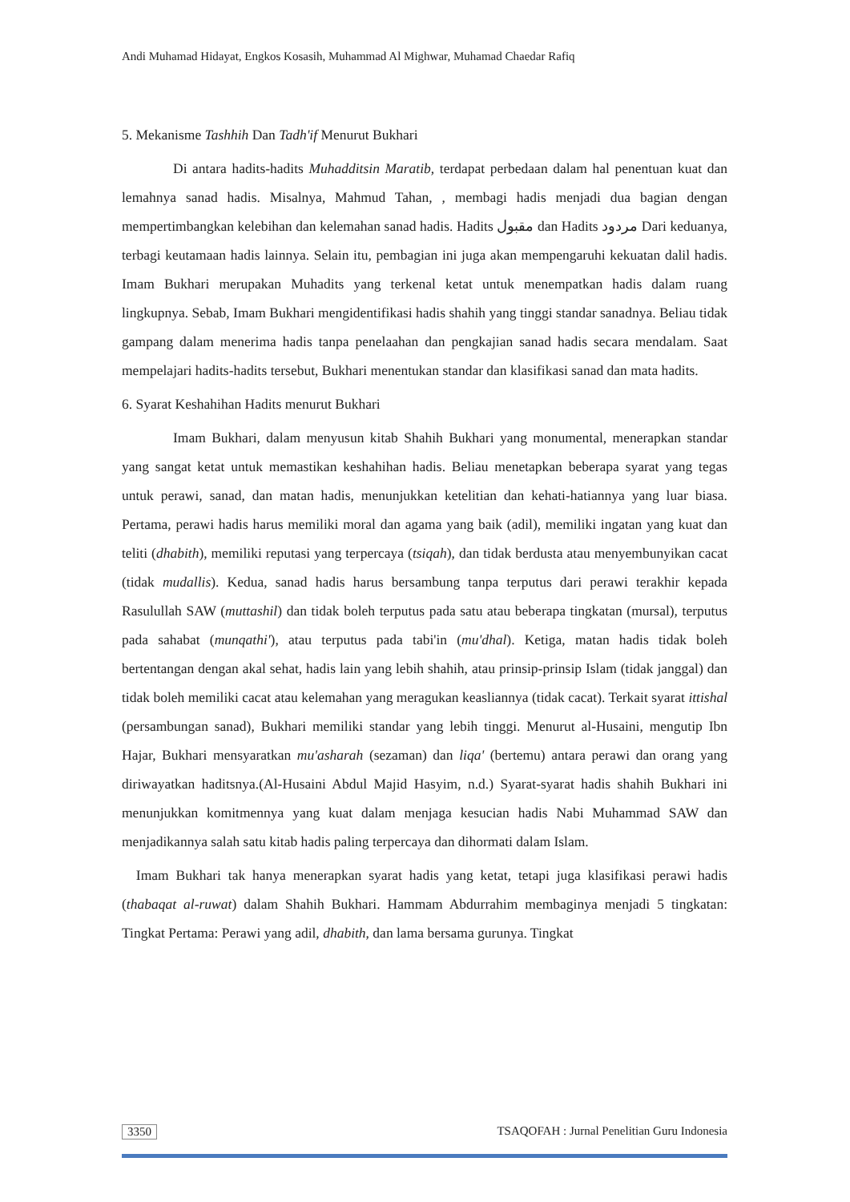Andi Muhamad Hidayat, Engkos Kosasih, Muhammad Al Mighwar, Muhamad Chaedar Rafiq
5. Mekanisme Tashhih Dan Tadh'if Menurut Bukhari
Di antara hadits-hadits Muhadditsin Maratib, terdapat perbedaan dalam hal penentuan kuat dan lemahnya sanad hadis. Misalnya, Mahmud Tahan, , membagi hadis menjadi dua bagian dengan mempertimbangkan kelebihan dan kelemahan sanad hadis. Hadits مقبول dan Hadits مردود Dari keduanya, terbagi keutamaan hadis lainnya. Selain itu, pembagian ini juga akan mempengaruhi kekuatan dalil hadis. Imam Bukhari merupakan Muhadits yang terkenal ketat untuk menempatkan hadis dalam ruang lingkupnya. Sebab, Imam Bukhari mengidentifikasi hadis shahih yang tinggi standar sanadnya. Beliau tidak gampang dalam menerima hadis tanpa penelaahan dan pengkajian sanad hadis secara mendalam. Saat mempelajari hadits-hadits tersebut, Bukhari menentukan standar dan klasifikasi sanad dan mata hadits.
6. Syarat Keshahihan Hadits menurut Bukhari
Imam Bukhari, dalam menyusun kitab Shahih Bukhari yang monumental, menerapkan standar yang sangat ketat untuk memastikan keshahihan hadis. Beliau menetapkan beberapa syarat yang tegas untuk perawi, sanad, dan matan hadis, menunjukkan ketelitian dan kehati-hatiannya yang luar biasa. Pertama, perawi hadis harus memiliki moral dan agama yang baik (adil), memiliki ingatan yang kuat dan teliti (dhabith), memiliki reputasi yang terpercaya (tsiqah), dan tidak berdusta atau menyembunyikan cacat (tidak mudallis). Kedua, sanad hadis harus bersambung tanpa terputus dari perawi terakhir kepada Rasulullah SAW (muttashil) dan tidak boleh terputus pada satu atau beberapa tingkatan (mursal), terputus pada sahabat (munqathi'), atau terputus pada tabi'in (mu'dhal). Ketiga, matan hadis tidak boleh bertentangan dengan akal sehat, hadis lain yang lebih shahih, atau prinsip-prinsip Islam (tidak janggal) dan tidak boleh memiliki cacat atau kelemahan yang meragukan keasliannya (tidak cacat). Terkait syarat ittishal (persambungan sanad), Bukhari memiliki standar yang lebih tinggi. Menurut al-Husaini, mengutip Ibn Hajar, Bukhari mensyaratkan mu'asharah (sezaman) dan liqa' (bertemu) antara perawi dan orang yang diriwayatkan haditsnya.(Al-Husaini Abdul Majid Hasyim, n.d.) Syarat-syarat hadis shahih Bukhari ini menunjukkan komitmennya yang kuat dalam menjaga kesucian hadis Nabi Muhammad SAW dan menjadikannya salah satu kitab hadis paling terpercaya dan dihormati dalam Islam.
Imam Bukhari tak hanya menerapkan syarat hadis yang ketat, tetapi juga klasifikasi perawi hadis (thabaqat al-ruwat) dalam Shahih Bukhari. Hammam Abdurrahim membaginya menjadi 5 tingkatan: Tingkat Pertama: Perawi yang adil, dhabith, dan lama bersama gurunya. Tingkat
3350 TSAQOFAH : Jurnal Penelitian Guru Indonesia